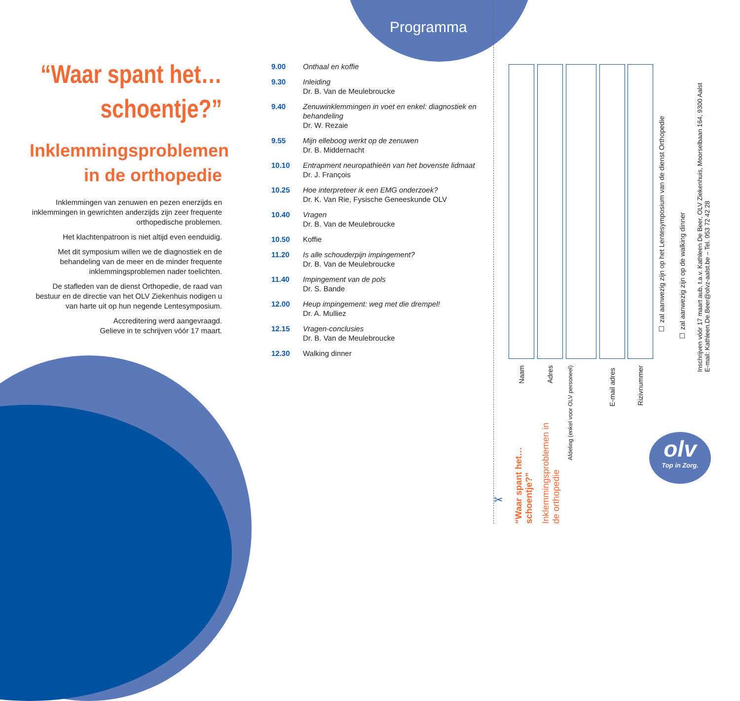Programma
“Waar spant het… schoentje?”
Inklemmingsproblemen in de orthopedie
Inklemmingen van zenuwen en pezen enerzijds en inklemmingen in gewrichten anderzijds zijn zeer frequente orthopedische problemen.
Het klachtenpatroon is niet altijd even eenduidig.
Met dit symposium willen we de diagnostiek en de behandeling van de meer en de minder frequente inklemmingsproblemen nader toelichten.
De stafleden van de dienst Orthopedie, de raad van bestuur en de directie van het OLV Ziekenhuis nodigen u van harte uit op hun negende Lentesymposium.
Accreditering werd aangevraagd.
Gelieve in te schrijven vóór 17 maart.
| 9.00 | Onthaal en koffie |
| 9.30 | Inleiding Dr. B. Van de Meulebroucke |
| 9.40 | Zenuwinklemmingen in voet en enkel: diagnostiek en behandeling Dr. W. Rezaie |
| 9.55 | Mijn elleboog werkt op de zenuwen Dr. B. Middernacht |
| 10.10 | Entrapment neuropathieën van het bovenste lidmaat Dr. J. François |
| 10.25 | Hoe interpreteer ik een EMG onderzoek? Dr. K. Van Rie, Fysische Geneeskunde OLV |
| 10.40 | Vragen Dr. B. Van de Meulebroucke |
| 10.50 | Koffie |
| 11.20 | Is alle schouderpijn impingement? Dr. B. Van de Meulebroucke |
| 11.40 | Impingement van de pols Dr. S. Bande |
| 12.00 | Heup impingement: weg met die drempel! Dr. A. Mulliez |
| 12.15 | Vragen-conclusies Dr. B. Van de Meulebroucke |
| 12.30 | Walking dinner |
Naam
Adres
Afdeling (enkel voor OLV personeel)
E-mail adres
Rizivnummer
☐ zal aanwezig zijn op het Lentesymposium van de dienst Orthopedie
☐ zal aanwezig zijn op de walking dinner
Inschrijven vóór 17 maart aub, t.a.v. Kathleen De Beer, OLV Ziekenhuis, Moorselbaan 164, 9300 Aalst
E-mail: Kathleen.De.Beer@olvz-aalst.be – Tel. 053 72 42 28
“Waar spant het… schoentje?”
Inklemmingsproblemen in de orthopedie
✂
olv
Top in Zorg.